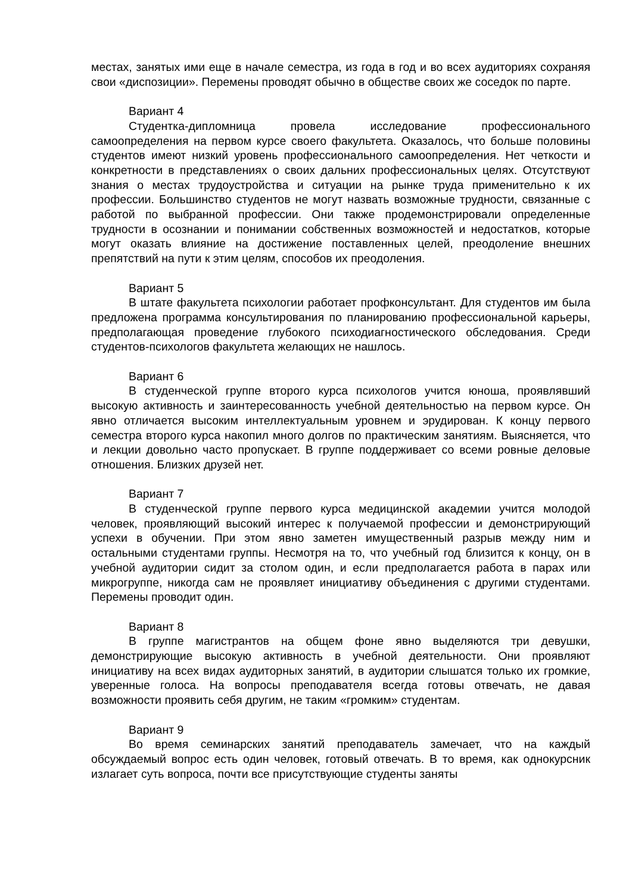местах, занятых ими еще в начале семестра, из года в год и во всех аудиториях сохраняя свои «диспозиции». Перемены проводят обычно в обществе своих же соседок по парте.
Вариант 4
Студентка-дипломница провела исследование профессионального самоопределения на первом курсе своего факультета. Оказалось, что больше половины студентов имеют низкий уровень профессионального самоопределения. Нет четкости и конкретности в представлениях о своих дальних профессиональных целях. Отсутствуют знания о местах трудоустройства и ситуации на рынке труда применительно к их профессии. Большинство студентов не могут назвать возможные трудности, связанные с работой по выбранной профессии. Они также продемонстрировали определенные трудности в осознании и понимании собственных возможностей и недостатков, которые могут оказать влияние на достижение поставленных целей, преодоление внешних препятствий на пути к этим целям, способов их преодоления.
Вариант 5
В штате факультета психологии работает профконсультант. Для студентов им была предложена программа консультирования по планированию профессиональной карьеры, предполагающая проведение глубокого психодиагностического обследования. Среди студентов-психологов факультета желающих не нашлось.
Вариант 6
В студенческой группе второго курса психологов учится юноша, проявлявший высокую активность и заинтересованность учебной деятельностью на первом курсе. Он явно отличается высоким интеллектуальным уровнем и эрудирован. К концу первого семестра второго курса накопил много долгов по практическим занятиям. Выясняется, что и лекции довольно часто пропускает. В группе поддерживает со всеми ровные деловые отношения. Близких друзей нет.
Вариант 7
В студенческой группе первого курса медицинской академии учится молодой человек, проявляющий высокий интерес к получаемой профессии и демонстрирующий успехи в обучении. При этом явно заметен имущественный разрыв между ним и остальными студентами группы. Несмотря на то, что учебный год близится к концу, он в учебной аудитории сидит за столом один, и если предполагается работа в парах или микрогруппе, никогда сам не проявляет инициативу объединения с другими студентами. Перемены проводит один.
Вариант 8
В группе магистрантов на общем фоне явно выделяются три девушки, демонстрирующие высокую активность в учебной деятельности. Они проявляют инициативу на всех видах аудиторных занятий, в аудитории слышатся только их громкие, уверенные голоса. На вопросы преподавателя всегда готовы отвечать, не давая возможности проявить себя другим, не таким «громким» студентам.
Вариант 9
Во время семинарских занятий преподаватель замечает, что на каждый обсуждаемый вопрос есть один человек, готовый отвечать. В то время, как однокурсник излагает суть вопроса, почти все присутствующие студенты заняты